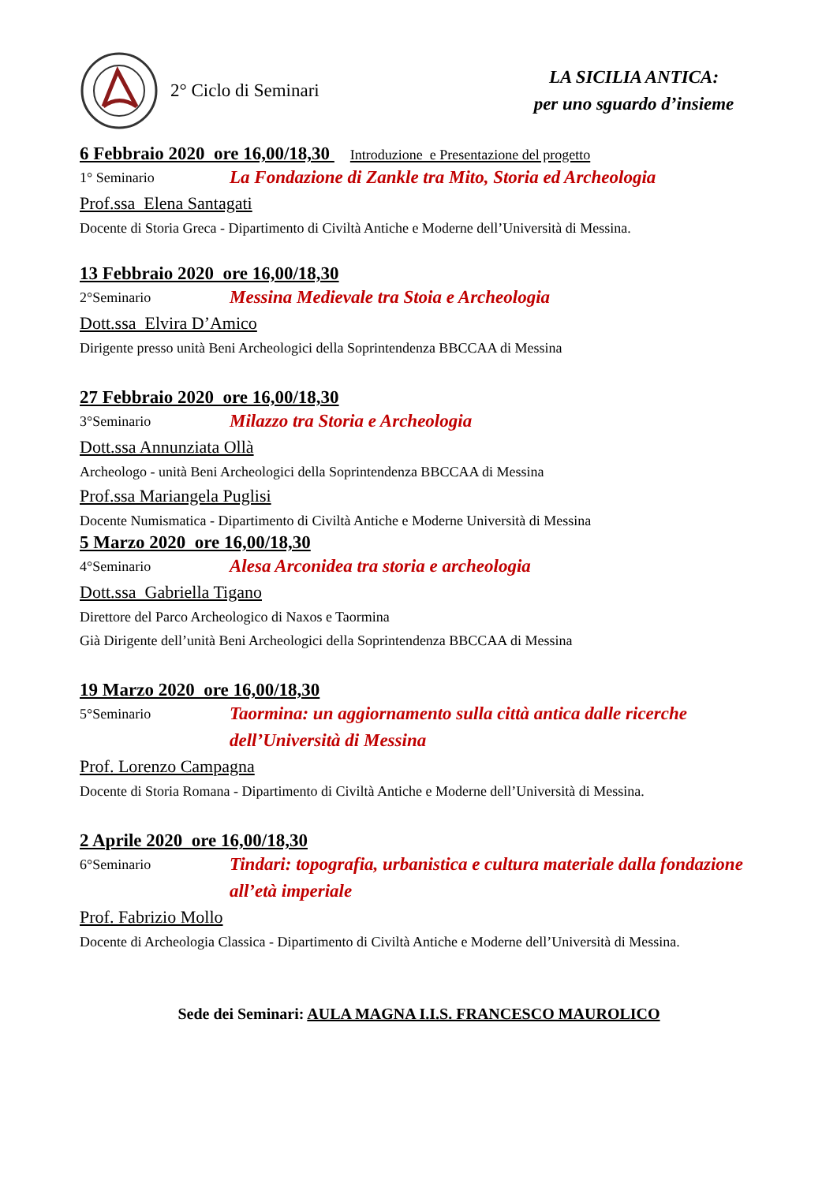2° Ciclo di Seminari
LA SICILIA ANTICA:
per uno sguardo d’insieme
6 Febbraio 2020 ore 16,00/18,30 Introduzione e Presentazione del progetto
1° Seminario
La Fondazione di Zankle tra Mito, Storia ed Archeologia
Prof.ssa Elena Santagati
Docente di Storia Greca - Dipartimento di Civiltà Antiche e Moderne dell’Università di Messina.
13 Febbraio 2020 ore 16,00/18,30
2°Seminario
Messina Medievale tra Stoia e Archeologia
Dott.ssa Elvira D’Amico
Dirigente presso unità Beni Archeologici della Soprintendenza BBCCAA di Messina
27 Febbraio 2020 ore 16,00/18,30
3°Seminario
Milazzo tra Storia e Archeologia
Dott.ssa Annunziata Ollà
Archeologo - unità Beni Archeologici della Soprintendenza BBCCAA di Messina
Prof.ssa Mariangela Puglisi
Docente Numismatica - Dipartimento di Civiltà Antiche e Moderne Università di Messina
5 Marzo 2020 ore 16,00/18,30
4°Seminario
Alesa Arconidea tra storia e archeologia
Dott.ssa Gabriella Tigano
Direttore del Parco Archeologico di Naxos e Taormina
Già Dirigente dell’unità Beni Archeologici della Soprintendenza BBCCAA di Messina
19 Marzo 2020 ore 16,00/18,30
5°Seminario
Taormina: un aggiornamento sulla città antica dalle ricerche dell’Università di Messina
Prof. Lorenzo Campagna
Docente di Storia Romana - Dipartimento di Civiltà Antiche e Moderne dell’Università di Messina.
2 Aprile 2020 ore 16,00/18,30
6°Seminario
Tindari: topografia, urbanistica e cultura materiale dalla fondazione all’età imperiale
Prof. Fabrizio Mollo
Docente di Archeologia Classica - Dipartimento di Civiltà Antiche e Moderne dell’Università di Messina.
Sede dei Seminari: AULA MAGNA I.I.S. FRANCESCO MAUROLICO